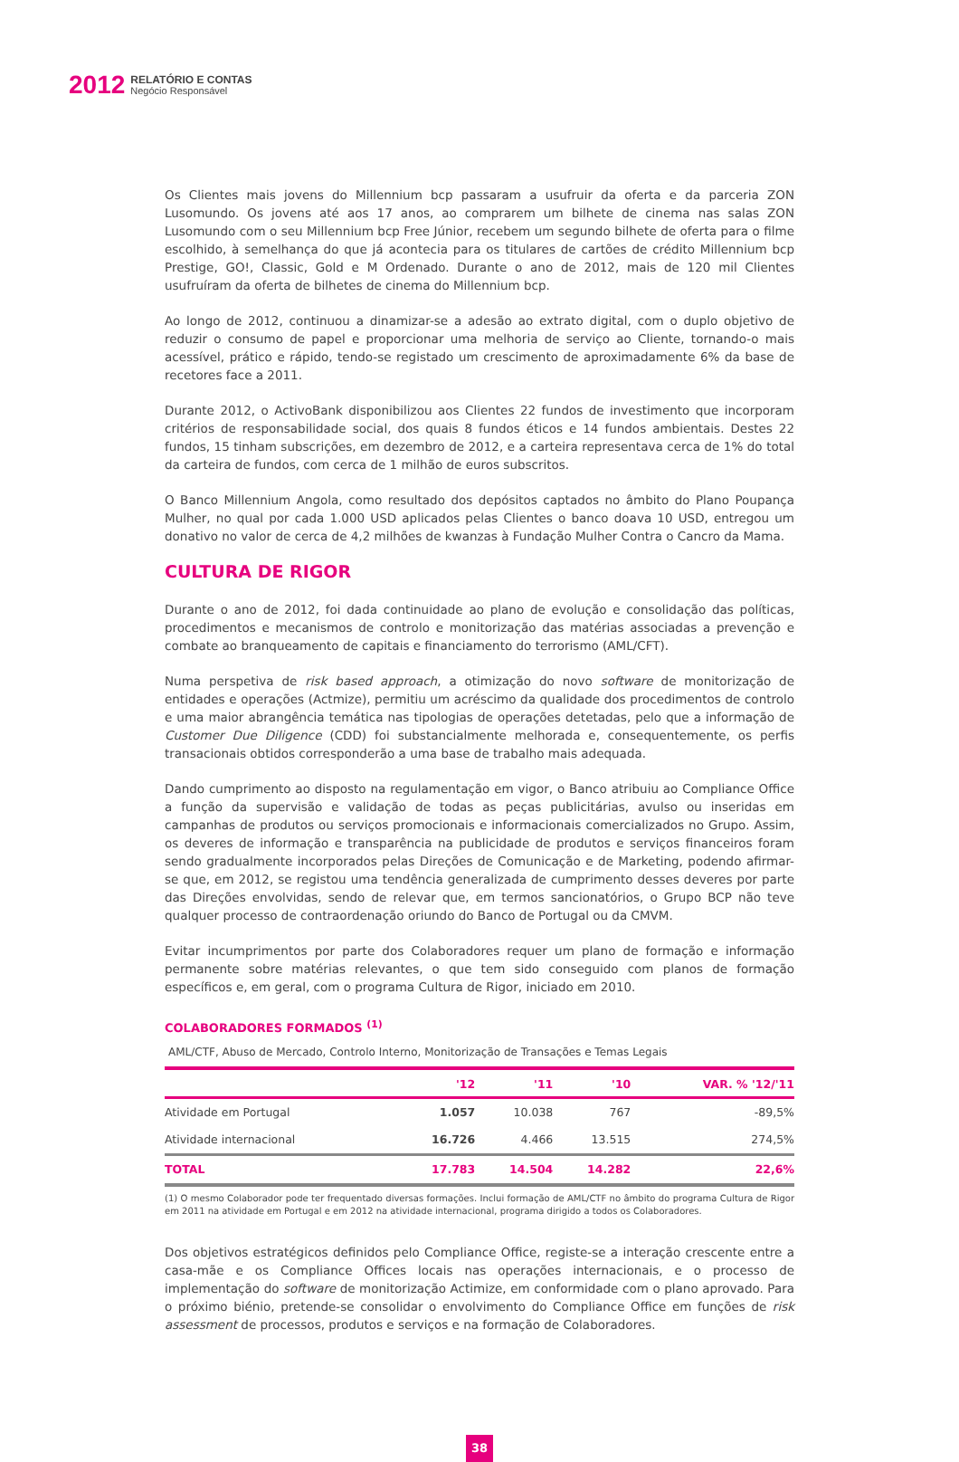2012
RELATÓRIO E CONTAS
Negócio Responsável
Os Clientes mais jovens do Millennium bcp passaram a usufruir da oferta e da parceria ZON Lusomundo. Os jovens até aos 17 anos, ao comprarem um bilhete de cinema nas salas ZON Lusomundo com o seu Millennium bcp Free Júnior, recebem um segundo bilhete de oferta para o filme escolhido, à semelhança do que já acontecia para os titulares de cartões de crédito Millennium bcp Prestige, GO!, Classic, Gold e M Ordenado. Durante o ano de 2012, mais de 120 mil Clientes usufruíram da oferta de bilhetes de cinema do Millennium bcp.
Ao longo de 2012, continuou a dinamizar-se a adesão ao extrato digital, com o duplo objetivo de reduzir o consumo de papel e proporcionar uma melhoria de serviço ao Cliente, tornando-o mais acessível, prático e rápido, tendo-se registado um crescimento de aproximadamente 6% da base de recetores face a 2011.
Durante 2012, o ActivoBank disponibilizou aos Clientes 22 fundos de investimento que incorporam critérios de responsabilidade social, dos quais 8 fundos éticos e 14 fundos ambientais. Destes 22 fundos, 15 tinham subscrições, em dezembro de 2012, e a carteira representava cerca de 1% do total da carteira de fundos, com cerca de 1 milhão de euros subscritos.
O Banco Millennium Angola, como resultado dos depósitos captados no âmbito do Plano Poupança Mulher, no qual por cada 1.000 USD aplicados pelas Clientes o banco doava 10 USD, entregou um donativo no valor de cerca de 4,2 milhões de kwanzas à Fundação Mulher Contra o Cancro da Mama.
CULTURA DE RIGOR
Durante o ano de 2012, foi dada continuidade ao plano de evolução e consolidação das políticas, procedimentos e mecanismos de controlo e monitorização das matérias associadas a prevenção e combate ao branqueamento de capitais e financiamento do terrorismo (AML/CFT).
Numa perspetiva de risk based approach, a otimização do novo software de monitorização de entidades e operações (Actmize), permitiu um acréscimo da qualidade dos procedimentos de controlo e uma maior abrangência temática nas tipologias de operações detetadas, pelo que a informação de Customer Due Diligence (CDD) foi substancialmente melhorada e, consequentemente, os perfis transacionais obtidos corresponderão a uma base de trabalho mais adequada.
Dando cumprimento ao disposto na regulamentação em vigor, o Banco atribuiu ao Compliance Office a função da supervisão e validação de todas as peças publicitárias, avulso ou inseridas em campanhas de produtos ou serviços promocionais e informacionais comercializados no Grupo. Assim, os deveres de informação e transparência na publicidade de produtos e serviços financeiros foram sendo gradualmente incorporados pelas Direções de Comunicação e de Marketing, podendo afirmar-se que, em 2012, se registou uma tendência generalizada de cumprimento desses deveres por parte das Direções envolvidas, sendo de relevar que, em termos sancionatórios, o Grupo BCP não teve qualquer processo de contraordenação oriundo do Banco de Portugal ou da CMVM.
Evitar incumprimentos por parte dos Colaboradores requer um plano de formação e informação permanente sobre matérias relevantes, o que tem sido conseguido com planos de formação específicos e, em geral, com o programa Cultura de Rigor, iniciado em 2010.
COLABORADORES FORMADOS <sup>(1)</sup>
AML/CTF, Abuso de Mercado, Controlo Interno, Monitorização de Transações e Temas Legais
| | '12 | '11 | '10 | VAR. % '12/'11 |
| --- | --- | --- | --- | --- |
| Atividade em Portugal | 1.057 | 10.038 | 767 | -89,5% |
| Atividade internacional | 16.726 | 4.466 | 13.515 | 274,5% |
| TOTAL | 17.783 | 14.504 | 14.282 | 22,6% |
(1) O mesmo Colaborador pode ter frequentado diversas formações. Inclui formação de AML/CTF no âmbito do programa Cultura de Rigor em 2011 na atividade em Portugal e em 2012 na atividade internacional, programa dirigido a todos os Colaboradores.
Dos objetivos estratégicos definidos pelo Compliance Office, registe-se a interação crescente entre a casa-mãe e os Compliance Offices locais nas operações internacionais, e o processo de implementação do software de monitorização Actimize, em conformidade com o plano aprovado. Para o próximo biénio, pretende-se consolidar o envolvimento do Compliance Office em funções de risk assessment de processos, produtos e serviços e na formação de Colaboradores.
38